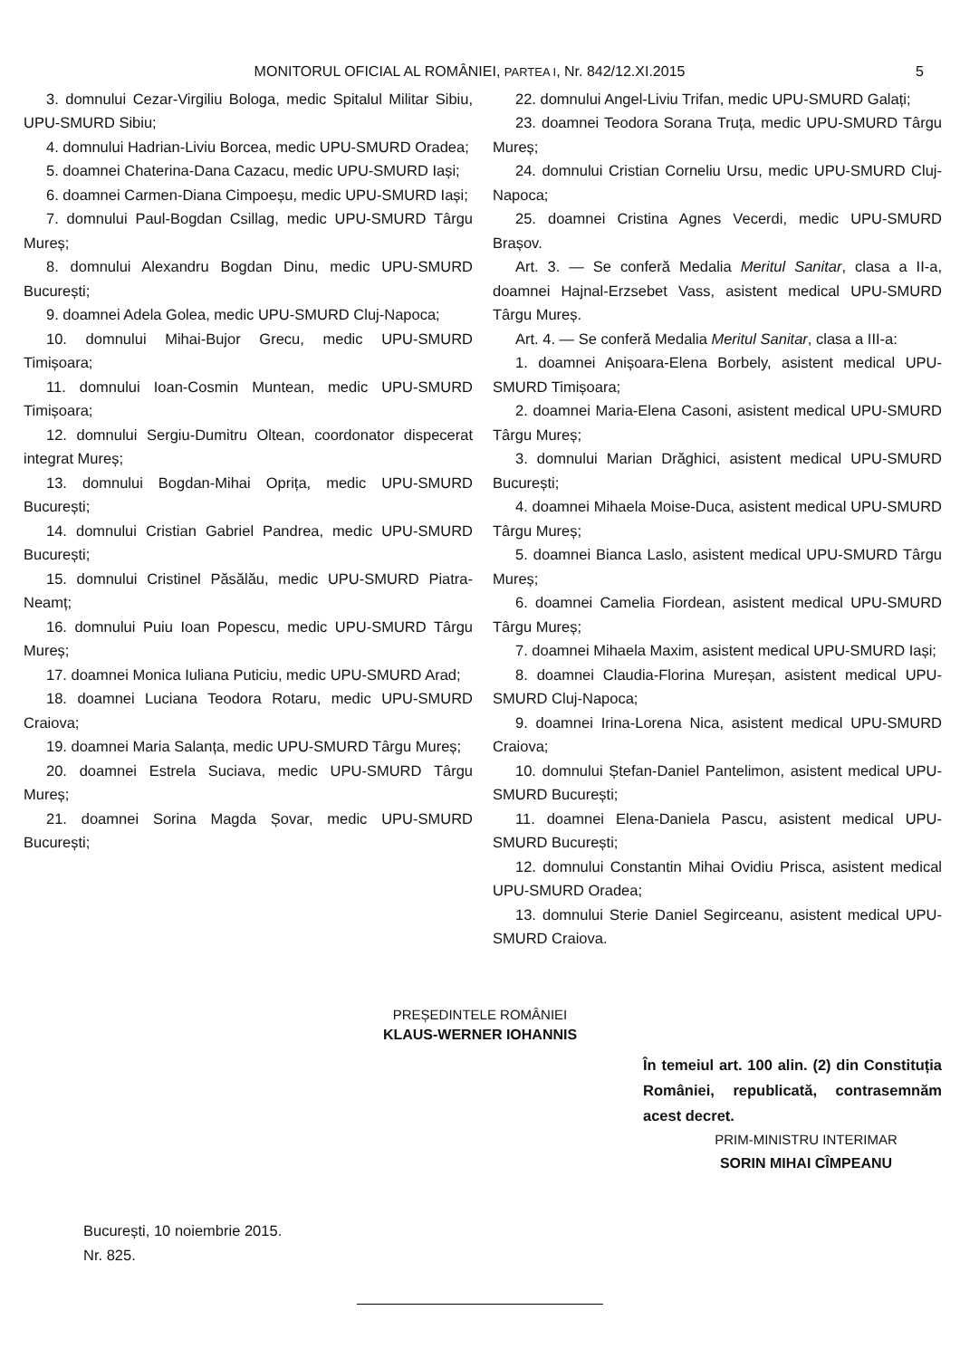MONITORUL OFICIAL AL ROMÂNIEI, PARTEA I, Nr. 842/12.XI.2015
5
3. domnului Cezar-Virgiliu Bologa, medic Spitalul Militar Sibiu, UPU-SMURD Sibiu;
4. domnului Hadrian-Liviu Borcea, medic UPU-SMURD Oradea;
5. doamnei Chaterina-Dana Cazacu, medic UPU-SMURD Iași;
6. doamnei Carmen-Diana Cimpoeșu, medic UPU-SMURD Iași;
7. domnului Paul-Bogdan Csillag, medic UPU-SMURD Târgu Mureș;
8. domnului Alexandru Bogdan Dinu, medic UPU-SMURD București;
9. doamnei Adela Golea, medic UPU-SMURD Cluj-Napoca;
10. domnului Mihai-Bujor Grecu, medic UPU-SMURD Timișoara;
11. domnului Ioan-Cosmin Muntean, medic UPU-SMURD Timișoara;
12. domnului Sergiu-Dumitru Oltean, coordonator dispecerat integrat Mureș;
13. domnului Bogdan-Mihai Oprița, medic UPU-SMURD București;
14. domnului Cristian Gabriel Pandrea, medic UPU-SMURD București;
15. domnului Cristinel Păsălău, medic UPU-SMURD Piatra-Neamț;
16. domnului Puiu Ioan Popescu, medic UPU-SMURD Târgu Mureș;
17. doamnei Monica Iuliana Puticiu, medic UPU-SMURD Arad;
18. doamnei Luciana Teodora Rotaru, medic UPU-SMURD Craiova;
19. doamnei Maria Salanța, medic UPU-SMURD Târgu Mureș;
20. doamnei Estrela Suciava, medic UPU-SMURD Târgu Mureș;
21. doamnei Sorina Magda Șovar, medic UPU-SMURD București;
22. domnului Angel-Liviu Trifan, medic UPU-SMURD Galați;
23. doamnei Teodora Sorana Truța, medic UPU-SMURD Târgu Mureș;
24. domnului Cristian Corneliu Ursu, medic UPU-SMURD Cluj-Napoca;
25. doamnei Cristina Agnes Vecerdi, medic UPU-SMURD Brașov.
Art. 3. — Se conferă Medalia Meritul Sanitar, clasa a II-a, doamnei Hajnal-Erzsebet Vass, asistent medical UPU-SMURD Târgu Mureș.
Art. 4. — Se conferă Medalia Meritul Sanitar, clasa a III-a:
1. doamnei Anișoara-Elena Borbely, asistent medical UPU-SMURD Timișoara;
2. doamnei Maria-Elena Casoni, asistent medical UPU-SMURD Târgu Mureș;
3. domnului Marian Drăghici, asistent medical UPU-SMURD București;
4. doamnei Mihaela Moise-Duca, asistent medical UPU-SMURD Târgu Mureș;
5. doamnei Bianca Laslo, asistent medical UPU-SMURD Târgu Mureș;
6. doamnei Camelia Fiordean, asistent medical UPU-SMURD Târgu Mureș;
7. doamnei Mihaela Maxim, asistent medical UPU-SMURD Iași;
8. doamnei Claudia-Florina Mureșan, asistent medical UPU-SMURD Cluj-Napoca;
9. doamnei Irina-Lorena Nica, asistent medical UPU-SMURD Craiova;
10. domnului Ștefan-Daniel Pantelimon, asistent medical UPU-SMURD București;
11. doamnei Elena-Daniela Pascu, asistent medical UPU-SMURD București;
12. domnului Constantin Mihai Ovidiu Prisca, asistent medical UPU-SMURD Oradea;
13. domnului Sterie Daniel Segirceanu, asistent medical UPU-SMURD Craiova.
PREȘEDINTELE ROMÂNIEI
KLAUS-WERNER IOHANNIS
În temeiul art. 100 alin. (2) din Constituția României, republicată, contrasemnăm acest decret.
PRIM-MINISTRU INTERIMAR
SORIN MIHAI CÎMPEANU
București, 10 noiembrie 2015.
Nr. 825.